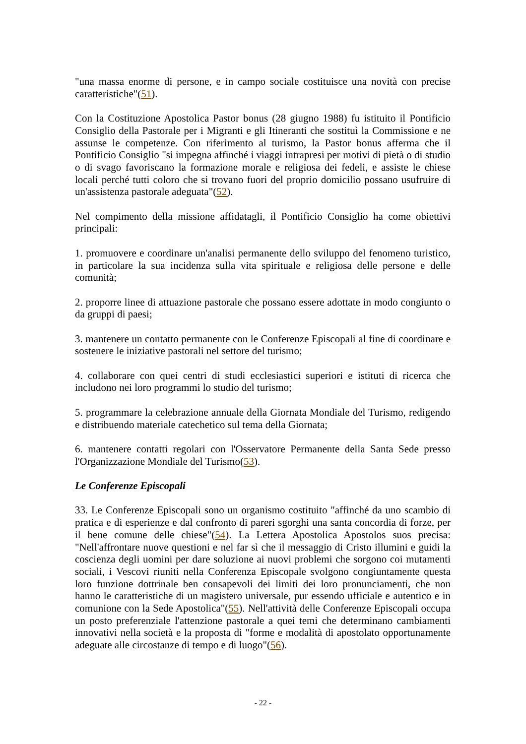"una massa enorme di persone, e in campo sociale costituisce una novità con precise caratteristiche"(51).
Con la Costituzione Apostolica Pastor bonus (28 giugno 1988) fu istituito il Pontificio Consiglio della Pastorale per i Migranti e gli Itineranti che sostituì la Commissione e ne assunse le competenze. Con riferimento al turismo, la Pastor bonus afferma che il Pontificio Consiglio "si impegna affinché i viaggi intrapresi per motivi di pietà o di studio o di svago favoriscano la formazione morale e religiosa dei fedeli, e assiste le chiese locali perché tutti coloro che si trovano fuori del proprio domicilio possano usufruire di un'assistenza pastorale adeguata"(52).
Nel compimento della missione affidatagli, il Pontificio Consiglio ha come obiettivi principali:
1. promuovere e coordinare un'analisi permanente dello sviluppo del fenomeno turistico, in particolare la sua incidenza sulla vita spirituale e religiosa delle persone e delle comunità;
2. proporre linee di attuazione pastorale che possano essere adottate in modo congiunto o da gruppi di paesi;
3. mantenere un contatto permanente con le Conferenze Episcopali al fine di coordinare e sostenere le iniziative pastorali nel settore del turismo;
4. collaborare con quei centri di studi ecclesiastici superiori e istituti di ricerca che includono nei loro programmi lo studio del turismo;
5. programmare la celebrazione annuale della Giornata Mondiale del Turismo, redigendo e distribuendo materiale catechetico sul tema della Giornata;
6. mantenere contatti regolari con l'Osservatore Permanente della Santa Sede presso l'Organizzazione Mondiale del Turismo(53).
Le Conferenze Episcopali
33. Le Conferenze Episcopali sono un organismo costituito "affinché da uno scambio di pratica e di esperienze e dal confronto di pareri sgorghi una santa concordia di forze, per il bene comune delle chiese"(54). La Lettera Apostolica Apostolos suos precisa: "Nell'affrontare nuove questioni e nel far sì che il messaggio di Cristo illumini e guidi la coscienza degli uomini per dare soluzione ai nuovi problemi che sorgono coi mutamenti sociali, i Vescovi riuniti nella Conferenza Episcopale svolgono congiuntamente questa loro funzione dottrinale ben consapevoli dei limiti dei loro pronunciamenti, che non hanno le caratteristiche di un magistero universale, pur essendo ufficiale e autentico e in comunione con la Sede Apostolica"(55). Nell'attività delle Conferenze Episcopali occupa un posto preferenziale l'attenzione pastorale a quei temi che determinano cambiamenti innovativi nella società e la proposta di "forme e modalità di apostolato opportunamente adeguate alle circostanze di tempo e di luogo"(56).
- 22 -